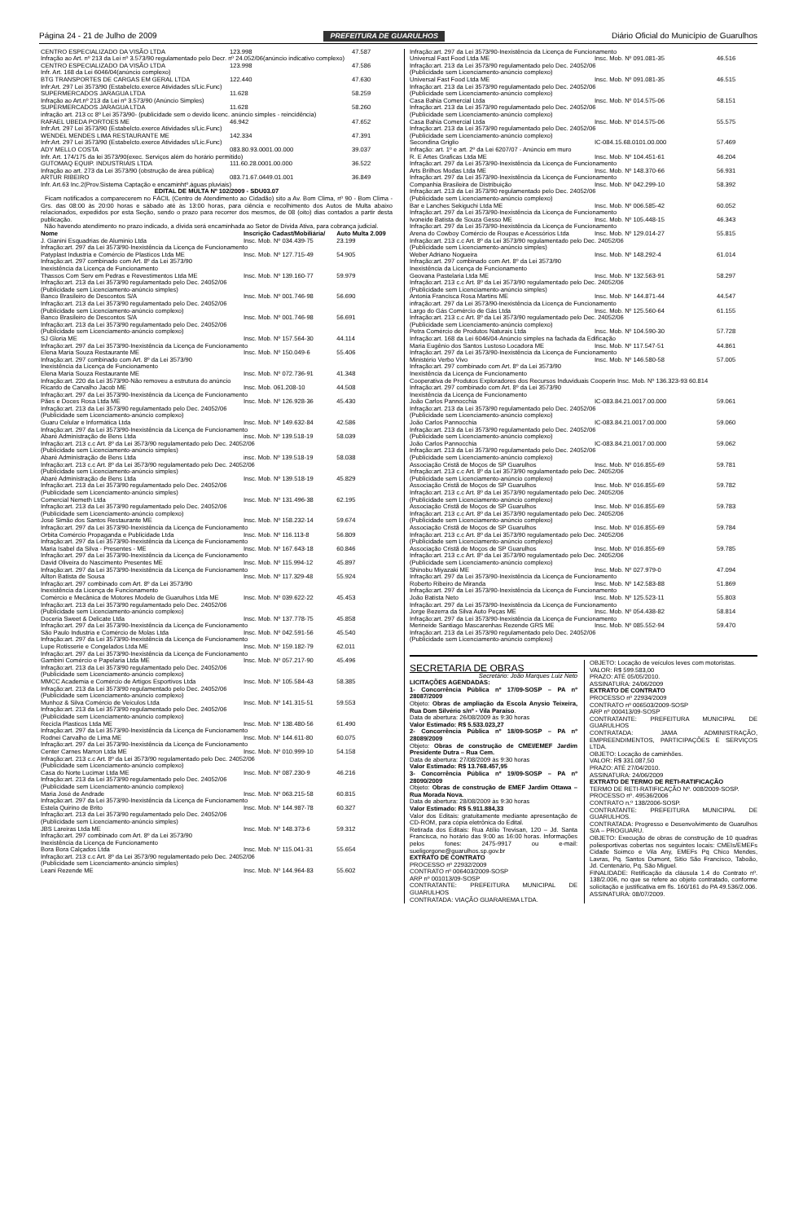Página 24 - 21 de Julho de 2009 PREFEITURA DE GUARULHOS Diário Oficial do Município de Guarulhos
| CENTRO ESPECIALIZADO DA VISÃO LTDA | 123.998 | 47.587 |
| Infração ao Art. nº 213 da Lei nº 3.573/90 regulamentado pelo Decr. nº 24.052/06(anúncio indicativo complexo) | | |
| CENTRO ESPECIALIZADO DA VISÃO LTDA | 123.998 | 47.586 |
| Infr. Art. 168 da Lei 6046/04(anúncio complexo) | | |
| BTG TRANSPORTES DE CARGAS EM GERAL LTDA | 122.440 | 47.630 |
| Infr:Art. 297 Lei 3573/90 (Estabelcto.exerce Atividades s/Lic.Func) | | |
| SUPERMERCADOS JARAGUA LTDA | 11.628 | 58.259 |
| Infração ao Art.nº 213 da Lei nº 3.573/90 (Anúncio Simples) | | |
| SUPERMERCADOS JARAGUA LTDA | 11.628 | 58.260 |
| infração art. 213 cc 8º Lei 3573/90- (publicidade sem o devido licenc. anúncio simples - reincidência) | | |
| RAFAEL UBEDA PORTOES ME | 46.942 | 47.652 |
| Infr:Art. 297 Lei 3573/90 (Estabelcto.exerce Atividades s/Lic.Func) | | |
| WENDEL MENDES LIMA RESTAURANTE ME | 142.334 | 47.391 |
| Infr:Art. 297 Lei 3573/90 (Estabelcto.exerce Atividades s/Lic.Func) | | |
| ADY MELLO COSTA | 083.80.93.0001.00.000 | 39.037 |
| Infr. Art. 174/175 da lei 3573/90(exec. Serviços além do horário permitido) | | |
| GUTOMAQ EQUIP. INDUSTRIAIS LTDA | 111.60.28.0001.00.000 | 36.522 |
| Infração ao art. 273 da Lei 3573/90 (obstrução de área pública) | | |
| ARTUR RIBEIRO | 083.71.67.0449.01.001 | 36.849 |
| Infr. Art.63 Inc.2(Prov.Sistema Captação e encaminhtº.águas pluviais) | | |
EDITAL DE MULTA Nº 102/2009 - SDU03.07
Ficam notificados a comparecerem no FÁCIL (Centro de Atendimento ao Cidadão) sito a Av. Bom Clima, nº 90 - Bom Clima - Grs. das 08:00 às 20:00 horas e sábado até às 13:00 horas, para ciência e recolhimento dos Autos de Multa abaixo relacionados, expedidos por esta Seção, sendo o prazo para recorrer dos mesmos, de 08 (oito) dias contados a partir desta publicação.
Não havendo atendimento no prazo indicado, a dívida será encaminhada ao Setor de Dívida Ativa, para cobrança judicial.
| Nome | Inscrição Cadast/Mobiliária/ | Auto Multa 2.009 |
| --- | --- | --- |
| J. Gianini Esquadrias de Aluminio Ltda | Insc. Mob. Nº 034.439-75 | 23.199 |
| Infração:art. 297 da Lei 3573/90-Inexistência da Licença de Funcionamento | | |
| Patyplast Industria e Comércio de Plasticos Ltda ME | Insc. Mob. Nº 127.715-49 | 54.905 |
| Infração:art. 297 combinado com Art. 8º da Lei 3573/90 Inexistência da Licença de Funcionamento | | |
| Thassos Com Serv em Pedras e Revestimentos Ltda ME | Insc. Mob. Nº 139.160-77 | 59.979 |
| Infração:art. 213 da Lei 3573/90 regulamentado pelo Dec. 24052/06 (Publicidade sem Licenciamento-anúncio simples) | | |
| Banco Brasileiro de Descontos S/A | Insc. Mob. Nº 001.746-98 | 56.690 |
| Infração:art. 213 da Lei 3573/90 regulamentado pelo Dec. 24052/06 (Publicidade sem Licenciamento-anúncio complexo) | | |
| Banco Brasileiro de Descontos S/A | Insc. Mob. Nº 001.746-98 | 56.691 |
| Infração:art. 213 da Lei 3573/90 regulamentado pelo Dec. 24052/06 (Publicidade sem Licenciamento-anúncio complexo) | | |
| SJ Gloria ME | Insc. Mob. Nº 157.564-30 | 44.114 |
| Infração:art. 297 da Lei 3573/90-Inexistência da Licença de Funcionamento | | |
| Elena Maria Souza Restaurante ME | Insc. Mob. Nº 150.049-6 | 55.406 |
| Infração:art. 297 combinado com Art. 8º da Lei 3573/90 Inexistência da Licença de Funcionamento | | |
| Elena Maria Souza Restaurante ME | Insc. Mob. Nº 072.736-91 | 41.348 |
| Infração:art. 220 da Lei 3573/90-Não removeu a estrutura do anúncio | | |
| Ricardo de Carvalho Jacob ME | Insc. Mob. 061.208-10 | 44.508 |
| Infração:art. 297 da Lei 3573/90-Inexistência da Licença de Funcionamento | | |
| Pães e Doces Rosa Ltda ME | Insc. Mob. Nº 126.928-36 | 45.430 |
| Infração:art. 213 da Lei 3573/90 regulamentado pelo Dec. 24052/06 (Publicidade sem Licenciamento-anúncio complexo) | | |
| Guaru Celular e Informática Ltda | Insc. Mob. Nº 149.632-84 | 42.586 |
| Infração:art. 297 da Lei 3573/90-Inexistência da Licença de Funcionamento | | |
| Abaré Administração de Bens Ltda | insc. Mob. Nº 139.518-19 | 58.039 |
| Infração:art. 213 c.c Art. 8º da Lei 3573/90 regulamentado pelo Dec. 24052/06 (Publicidade sem Licenciamento-anúncio simples) | | |
| Abaré Administração de Bens Ltda | insc. Mob. Nº 139.518-19 | 58.038 |
| Infração:art. 213 c.c Art. 8º da Lei 3573/90 regulamentado pelo Dec. 24052/06 (Publicidade sem Licenciamento-anúncio simples) | | |
| Abaré Administração de Bens Ltda | Insc. Mob. Nº 139.518-19 | 45.829 |
| Infração:art. 213 da Lei 3573/90 regulamentado pelo Dec. 24052/06 (Publicidade sem Licenciamento-anúncio simples) | | |
| Comercial Nemeth Ltda | Insc. Mob. Nº 131.496-38 | 62.195 |
| Infração:art. 213 da Lei 3573/90 regulamentado pelo Dec. 24052/06 (Publicidade sem Licenciamento-anúncio complexo) | | |
| José Simão dos Santos Restaurante ME | Insc. Mob. Nº 158.232-14 | 59.674 |
| Infração:art. 297 da Lei 3573/90-Inexistência da Licença de Funcionamento | | |
| Orbita Comércio Propaganda e Publicidade Ltda | Insc. Mob. Nº 116.113-8 | 56.809 |
| Infração:art. 297 da Lei 3573/90-Inexistência da Licença de Funcionamento | | |
| Maria Isabel da Silva - Presentes - ME | Insc. Mob. Nº 167.643-18 | 60.846 |
| Infração:art. 297 da Lei 3573/90-Inexistência da Licença de Funcionamento | | |
| David Oliveira do Nascimento Presentes ME | Insc. Mob. Nº 115.994-12 | 45.897 |
| Infração:art. 297 da Lei 3573/90-Inexistência da Licença de Funcionamento | | |
| Ailton Batista de Sousa | Insc. Mob. Nº 117.329-48 | 55.924 |
| Infração:art. 297 combinado com Art. 8º da Lei 3573/90 Inexistência da Licença de Funcionamento | | |
| Comércio e Mecânica de Motores Modelo de Guarulhos Ltda ME | Insc. Mob. Nº 039.622-22 | 45.453 |
| Infração:art. 213 da Lei 3573/90 regulamentado pelo Dec. 24052/06 (Publicidade sem Licenciamento-anúncio complexo) | | |
| Doceria Sweet & Delicate Ltda | Insc. Mob. Nº 137.778-75 | 45.858 |
| Infração:art. 297 da Lei 3573/90-Inexistência da Licença de Funcionamento | | |
| São Paulo Industria e Comércio de Molas Ltda | Insc. Mob. Nº 042.591-56 | 45.540 |
| Infração:art. 297 da Lei 3573/90-Inexistência da Licença de Funcionamento | | |
| Lupe Rotisserie e Congelados Ltda ME | Insc. Mob. Nº 159.182-79 | 62.011 |
| Infração:art. 297 da Lei 3573/90-Inexistência da Licença de Funcionamento | | |
| Gambini Comércio e Papelaria Ltda ME | Insc. Mob. Nº 057.217-90 | 45.496 |
| Infração:art. 213 da Lei 3573/90 regulamentado pelo Dec. 24052/06 (Publicidade sem Licenciamento-anúncio complexo) | | |
| MMCC Academia e Comércio de Artigos Esportivos Ltda | Insc. Mob. Nº 105.584-43 | 58.385 |
| Infração:art. 213 da Lei 3573/90 regulamentado pelo Dec. 24052/06 (Publicidade sem Licenciamento-anúncio complexo) | | |
| Munhoz & Silva Comércio de Veículos Ltda | Insc. Mob. Nº 141.315-51 | 59.553 |
| Infração:art. 213 da Lei 3573/90 regulamentado pelo Dec. 24052/06 (Publicidade sem Licenciamento-anúncio complexo) | | |
| Recicla Plasticos Ltda ME | Insc. Mob. Nº 138.480-56 | 61.490 |
| Infração:art. 297 da Lei 3573/90-Inexistência da Licença de Funcionamento | | |
| Rodnei Carvalho de Lima ME | Insc. Mob. Nº 144.611-80 | 60.075 |
| Infração:art. 297 da Lei 3573/90-Inexistência da Licença de Funcionamento | | |
| Center Carnes Marron Ltda ME | Insc. Mob. Nº 010.999-10 | 54.158 |
| Infração:art. 213 c.c Art. 8º da Lei 3573/90 regulamentado pelo Dec. 24052/06 (Publicidade sem Licenciamento-anúncio complexo) | | |
| Casa do Norte Lucimar Ltda ME | Insc. Mob. Nº 087.230-9 | 46.216 |
| Infração:art. 213 da Lei 3573/90 regulamentado pelo Dec. 24052/06 (Publicidade sem Licenciamento-anúncio complexo) | | |
| Maria José de Andrade | Insc. Mob. Nº 063.215-58 | 60.815 |
| Infração:art. 297 da Lei 3573/90-Inexistência da Licença de Funcionamento | | |
| Estela Quirino de Brito | Insc. Mob. Nº 144.987-78 | 60.327 |
| Infração:art. 213 da Lei 3573/90 regulamentado pelo Dec. 24052/06 (Publicidade sem Licenciamento-anúncio simples) | | |
| JBS Lareiras Ltda ME | Insc. Mob. Nº 148.373-6 | 59.312 |
| Infração:art. 297 combinado com Art. 8º da Lei 3573/90 Inexistência da Licença de Funcionamento | | |
| Bora Bora Calçados Ltda | Insc. Mob. Nº 115.041-31 | 55.654 |
| Infração:art. 213 c.c Art. 8º da Lei 3573/90 regulamentado pelo Dec. 24052/06 (Publicidade sem Licenciamento-anúncio simples) | | |
| Leani Rezende ME | Insc. Mob. Nº 144.964-83 | 55.602 |
| Infração:art. 297 da Lei 3573/90-Inexistência da Licença de Funcionamento | | |
| Universal Fast Food Ltda ME | Insc. Mob. Nº 091.081-35 | 46.516 |
| Infração:art. 213 da Lei 3573/90 regulamentado pelo Dec. 24052/06 (Publicidade sem Licenciamento-anúncio complexo) | | |
| Universal Fast Food Ltda ME | Insc. Mob. Nº 091.081-35 | 46.515 |
| Infração:art. 213 da Lei 3573/90 regulamentado pelo Dec. 24052/06 (Publicidade sem Licenciamento-anúncio complexo) | | |
| Casa Bahia Comercial Ltda | Insc. Mob. Nº 014.575-06 | 58.151 |
| Infração:art. 213 da Lei 3573/90 regulamentado pelo Dec. 24052/06 (Publicidade sem Licenciamento-anúncio complexo) | | |
| Casa Bahia Comercial Ltda | Insc. Mob. Nº 014.575-06 | 55.575 |
| Infração:art. 213 da Lei 3573/90 regulamentado pelo Dec. 24052/06 (Publicidade sem Licenciamento-anúncio complexo) | | |
| Secondina Griglio | IC-084.15.68.0101.00.000 | 57.469 |
| Infração: art. 1º e art. 2º da Lei 6207/07 - Anúncio em muro | | |
| R. E Artes Graficas Ltda ME | Insc. Mob. Nº 104.451-61 | 46.204 |
| Infração:art. 297 da Lei 3573/90-Inexistência da Licença de Funcionamento | | |
| Arts Brilhos Modas Ltda ME | Insc. Mob. Nº 148.370-66 | 56.931 |
| Infração:art. 297 da Lei 3573/90-Inexistência da Licença de Funcionamento | | |
| Companhia Brasileira de Distribuição | Insc. Mob. Nº 042.299-10 | 58.392 |
| Infração:art. 213 da Lei 3573/90 regulamentado pelo Dec. 24052/06 (Publicidade sem Licenciamento-anúncio complexo) | | |
| Bar e Lanches Sekiguchi Ltda ME | Insc. Mob. Nº 006.585-42 | 60.052 |
| Infração:art. 297 da Lei 3573/90-Inexistência da Licença de Funcionamento | | |
| Ivoneide Batista de Souza Gesso ME | Insc. Mob. Nº 105.448-15 | 46.343 |
| Infração:art. 297 da Lei 3573/90-Inexistência da Licença de Funcionamento | | |
| Arena do Cowboy Comércio de Roupas e Acessórios Ltda | Insc. Mob. Nº 129.014-27 | 55.815 |
| Infração:art. 213 c.c Art. 8º da Lei 3573/90 regulamentado pelo Dec. 24052/06 (Publicidade sem Licenciamento-anúncio simples) | | |
| Weber Adriano Nogueira | Insc. Mob. Nº 148.292-4 | 61.014 |
| Infração:art. 297 combinado com Art. 8º da Lei 3573/90 Inexistência da Licença de Funcionamento | | |
| Geovana Pastelaria Ltda ME | Insc. Mob. Nº 132.563-91 | 58.297 |
| Infração:art. 213 c.c Art. 8º da Lei 3573/90 regulamentado pelo Dec. 24052/06 (Publicidade sem Licenciamento-anúncio simples) | | |
| Antonia Francisca Rosa Martins ME | Insc. Mob. Nº 144.871-44 | 44.547 |
| infração:art. 297 da Lei 3573/90-Inexistência da Licença de Funcionamento | | |
| Largo do Gás Comércio de Gás Ltda | Insc. Mob. Nº 125.560-64 | 61.155 |
| Infração:art. 213 c.c Art. 8º da Lei 3573/90 regulamentado pelo Dec. 24052/06 (Publicidade sem Licenciamento-anúncio complexo) | | |
| Petra Comércio de Produtos Naturais Ltda | Insc. Mob. Nº 104.590-30 | 57.728 |
| Infração:art. 168 da Lei 6046/04-Anúncio simples na fachada da Edificação | | |
| Maria Eugênio dos Santos Lustoso Locadora ME | Insc. Mob. Nº 117.547-51 | 44.861 |
| Infração:art. 297 da Lei 3573/90-Inexistência da Licença de Funcionamento | | |
| Ministério Verbo Vivo | Insc. Mob. Nº 146.580-58 | 57.005 |
| Infração:art. 297 combinado com Art. 8º da Lei 3573/90 Inexistência da Licença de Funcionamento | | |
| Cooperativa de Produtos Exploradores dos Recursos Induviduais Cooperin Insc. Mob. Nº 136.323-93 60.814 | | |
| Infração:art. 297 combinado com Art. 8º da Lei 3573/90 Inexistência da Licença de Funcionamento | | |
| João Carlos Pannocchia | IC-083.84.21.0017.00.000 | 59.061 |
| Infração:art. 213 da Lei 3573/90 regulamentado pelo Dec. 24052/06 (Publicidade sem Licenciamento-anúncio complexo) | | |
| João Carlos Pannocchia | IC-083.84.21.0017.00.000 | 59.060 |
| Infração:art. 213 da Lei 3573/90 regulamentado pelo Dec. 24052/06 (Publicidade sem Licenciamento-anúncio complexo) | | |
| João Carlos Pannocchia | IC-083.84.21.0017.00.000 | 59.062 |
| Infração:art. 213 da Lei 3573/90 regulamentado pelo Dec. 24052/06 (Publicidade sem Licenciamento-anúncio complexo) | | |
| Associação Cristã de Moços de SP Guarulhos | Insc. Mob. Nº 016.855-69 | 59.781 |
| Infração:art. 213 c.c Art. 8º da Lei 3573/90 regulamentado pelo Dec. 24052/06 (Publicidade sem Licenciamento-anúncio complexo) | | |
| Associação Cristã de Moços de SP Guarulhos | Insc. Mob. Nº 016.855-69 | 59.782 |
| Infração:art. 213 c.c Art. 8º da Lei 3573/90 regulamentado pelo Dec. 24052/06 (Publicidade sem Licenciamento-anúncio complexo) | | |
| Associação Cristã de Moços de SP Guarulhos | Insc. Mob. Nº 016.855-69 | 59.783 |
| Infração:art. 213 c.c Art. 8º da Lei 3573/90 regulamentado pelo Dec. 24052/06 (Publicidade sem Licenciamento-anúncio complexo) | | |
| Associação Cristã de Moços de SP Guarulhos | Insc. Mob. Nº 016.855-69 | 59.784 |
| Infração:art. 213 c.c Art. 8º da Lei 3573/90 regulamentado pelo Dec. 24052/06 (Publicidade sem Licenciamento-anúncio complexo) | | |
| Associação Cristã de Moços de SP Guarulhos | Insc. Mob. Nº 016.855-69 | 59.785 |
| Infração:art. 213 c.c Art. 8º da Lei 3573/90 regulamentado pelo Dec. 24052/06 (Publicidade sem Licenciamento-anúncio complexo) | | |
| Shinobu Miyazaki ME | Insc. Mob. Nº 027.979-0 | 47.094 |
| Infração:art. 297 da Lei 3573/90-Inexistência da Licença de Funcionamento | | |
| Roberto Ribeiro de Miranda | Insc. Mob. Nº 142.583-88 | 51.869 |
| Infração:art. 297 da Lei 3573/90-Inexistência da Licença de Funcionamento | | |
| João Batista Neto | Insc. Mob. Nº 125.523-11 | 55.803 |
| Infração:art. 297 da Lei 3573/90-Inexistência da Licença de Funcionamento | | |
| Jorge Bezerra da Silva Auto Peças ME | Insc. Mob. Nº 054.438-82 | 58.814 |
| Infração:art. 297 da Lei 3573/90-Inexistência da Licença de Funcionamento | | |
| Merineide Santiago Mascarenhas Rezende GRS ME | Insc. Mob. Nº 085.552-94 | 59.470 |
| Infração:art. 213 da Lei 3573/90 regulamentado pelo Dec. 24052/06 (Publicidade sem Licenciamento-anúncio complexo) | | |
SECRETARIA DE OBRAS
Secretário: João Marques Luiz Neto
LICITAÇÕES AGENDADAS:
1- Concorrência Pública nº 17/09-SOSP – PA nº 28087/2009
Objeto: Obras de ampliação da Escola Anysio Teixeira, Rua Dom Silvério s/nº - Vila Paraíso.
Data de abertura: 26/08/2009 às 9:30 horas
Valor Estimado: R$ 5.533.023,27
2- Concorrência Pública nº 18/09-SOSP – PA nº 28089/2009
Objeto: Obras de construção de CMEI/EMEF Jardim Presidente Dutra – Rua Cem.
Data de abertura: 27/08/2009 às 9:30 horas
Valor Estimado: R$ 13.768.457,95
3- Concorrência Pública nº 19/09-SOSP – PA nº 28090/2009
Objeto: Obras de construção de EMEF Jardim Ottawa – Rua Morada Nova.
Data de abertura: 28/08/2009 às 9:30 horas
Valor Estimado: R$ 5.911.884,33
Valor dos Editais: gratuitamente mediante apresentação de CD-ROM, para cópia eletrônica do Edital.
Retirada dos Editais: Rua Atílio Trevisan, 120 – Jd. Santa Francisca, no horário das 9:00 as 16:00 horas. Informações pelos fones: 2475-9917 ou e-mail: sueligorgone@guarulhos.sp.gov.br
EXTRATO DE CONTRATO
PROCESSO nº 22932/2009
CONTRATO nº 006403/2009-SOSP
ARP nº 001013/09-SOSP
CONTRATANTE: PREFEITURA MUNICIPAL DE GUARULHOS
CONTRATADA: VIAÇÃO GUARAREMA LTDA.
OBJETO: Locação de veículos leves com motoristas.
VALOR: R$ 599.583,00
PRAZO: ATÉ 05/05/2010.
ASSINATURA: 24/06/2009
EXTRATO DE CONTRATO
PROCESSO nº 22934/2009
CONTRATO nº 006503/2009-SOSP
ARP nº 000413/09-SOSP
CONTRATANTE: PREFEITURA MUNICIPAL DE GUARULHOS
CONTRATADA: JAMA ADMINISTRAÇÃO, EMPREENDIMENTOS, PARTICIPAÇÕES E SERVIÇOS LTDA.
OBJETO: Locação de caminhões.
VALOR: R$ 331.087,50
PRAZO: ATÉ 27/04/2010.
ASSINATURA: 24/06/2009
EXTRATO DE TERMO DE RETI-RATIFICAÇÃO
TERMO DE RETI-RATIFICAÇÃO Nº. 008/2009-SOSP.
PROCESSO nº. 49536/2006
CONTRATO n.º 138/2006-SOSP.
CONTRATANTE: PREFEITURA MUNICIPAL DE GUARULHOS.
CONTRATADA: Progresso e Desenvolvimento de Guarulhos S/A – PROGUARU.
OBJETO: Execução de obras de construção de 10 quadras poliesportivas cobertas nos seguintes locais: CMEIs/EMEFs Cidade Soimco e Vila Any, EMEFs Pq Chico Mendes, Lavras, Pq. Santos Dumont, Sítio São Francisco, Taboão, Jd. Centenário, Pq. São Miguel.
FINALIDADE: Retificação da cláusula 1.4 do Contrato nº. 138/2.006, no que se refere ao objeto contratado, conforme solicitação e justificativa em fls. 160/161 do PA 49.536/2.006.
ASSINATURA: 08/07/2009.